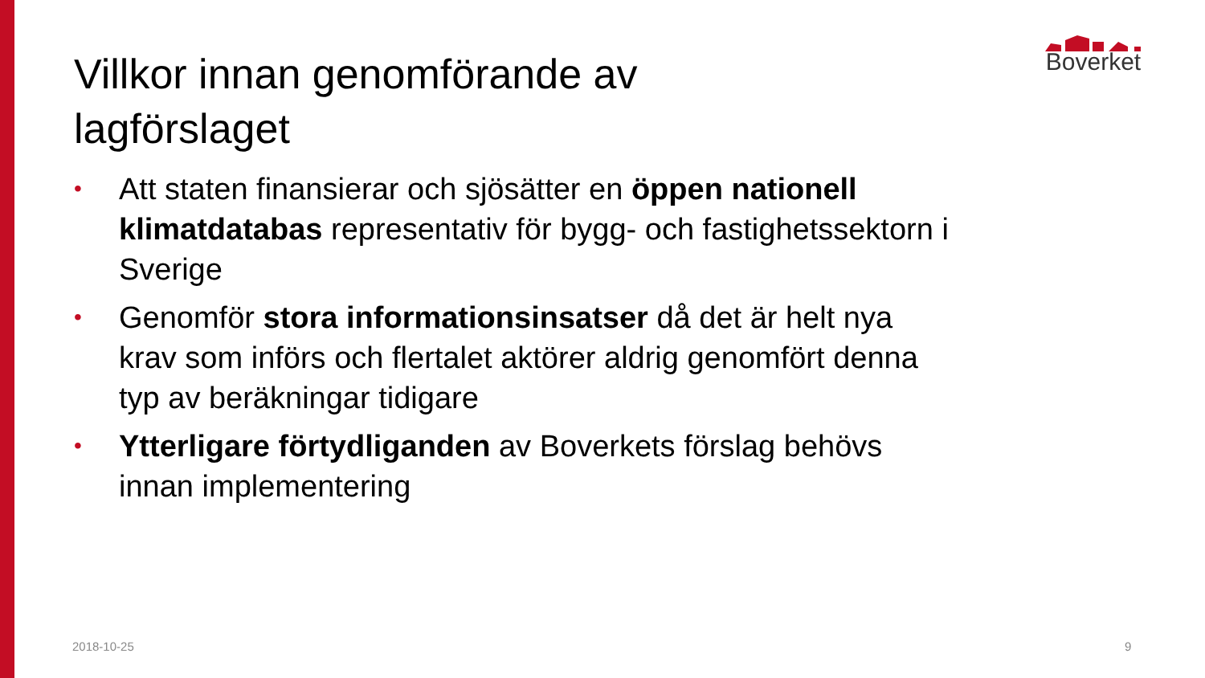Boverket
Villkor innan genomförande av
lagförslaget
• Att staten finansierar och sjösätter en öppen nationell klimatdatabas representativ för bygg- och fastighetssektorn i Sverige
• Genomför stora informationsinsatser då det är helt nya krav som införs och flertalet aktörer aldrig genomfört denna typ av beräkningar tidigare
• Ytterligare förtydliganden av Boverkets förslag behövs innan implementering
2018-10-25 9